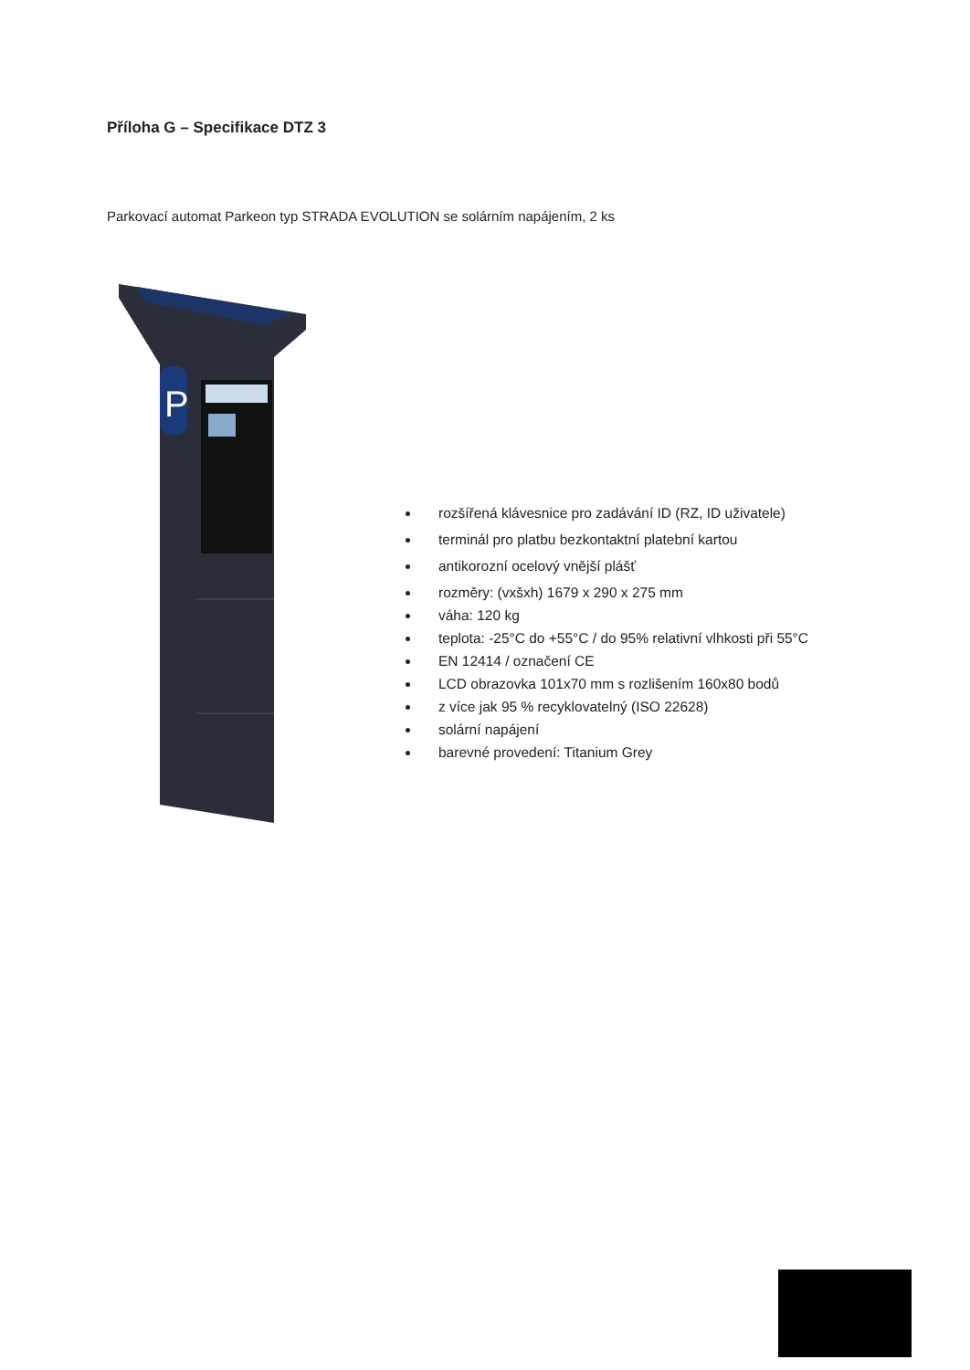Příloha G – Specifikace DTZ 3
Parkovací automat Parkeon typ STRADA EVOLUTION se solárním napájením, 2 ks
P
rozšířená klávesnice pro zadávání ID (RZ, ID uživatele)
terminál pro platbu bezkontaktní platební kartou
antikorozní ocelový vnější plášť
rozměry: (vxšxh) 1679 x 290 x 275 mm
váha: 120 kg
teplota: -25°C do +55°C / do 95% relativní vlhkosti při 55°C
EN 12414 / označení CE
LCD obrazovka 101x70 mm s rozlišením 160x80 bodů
z více jak 95 % recyklovatelný (ISO 22628)
solární napájení
barevné provedení: Titanium Grey